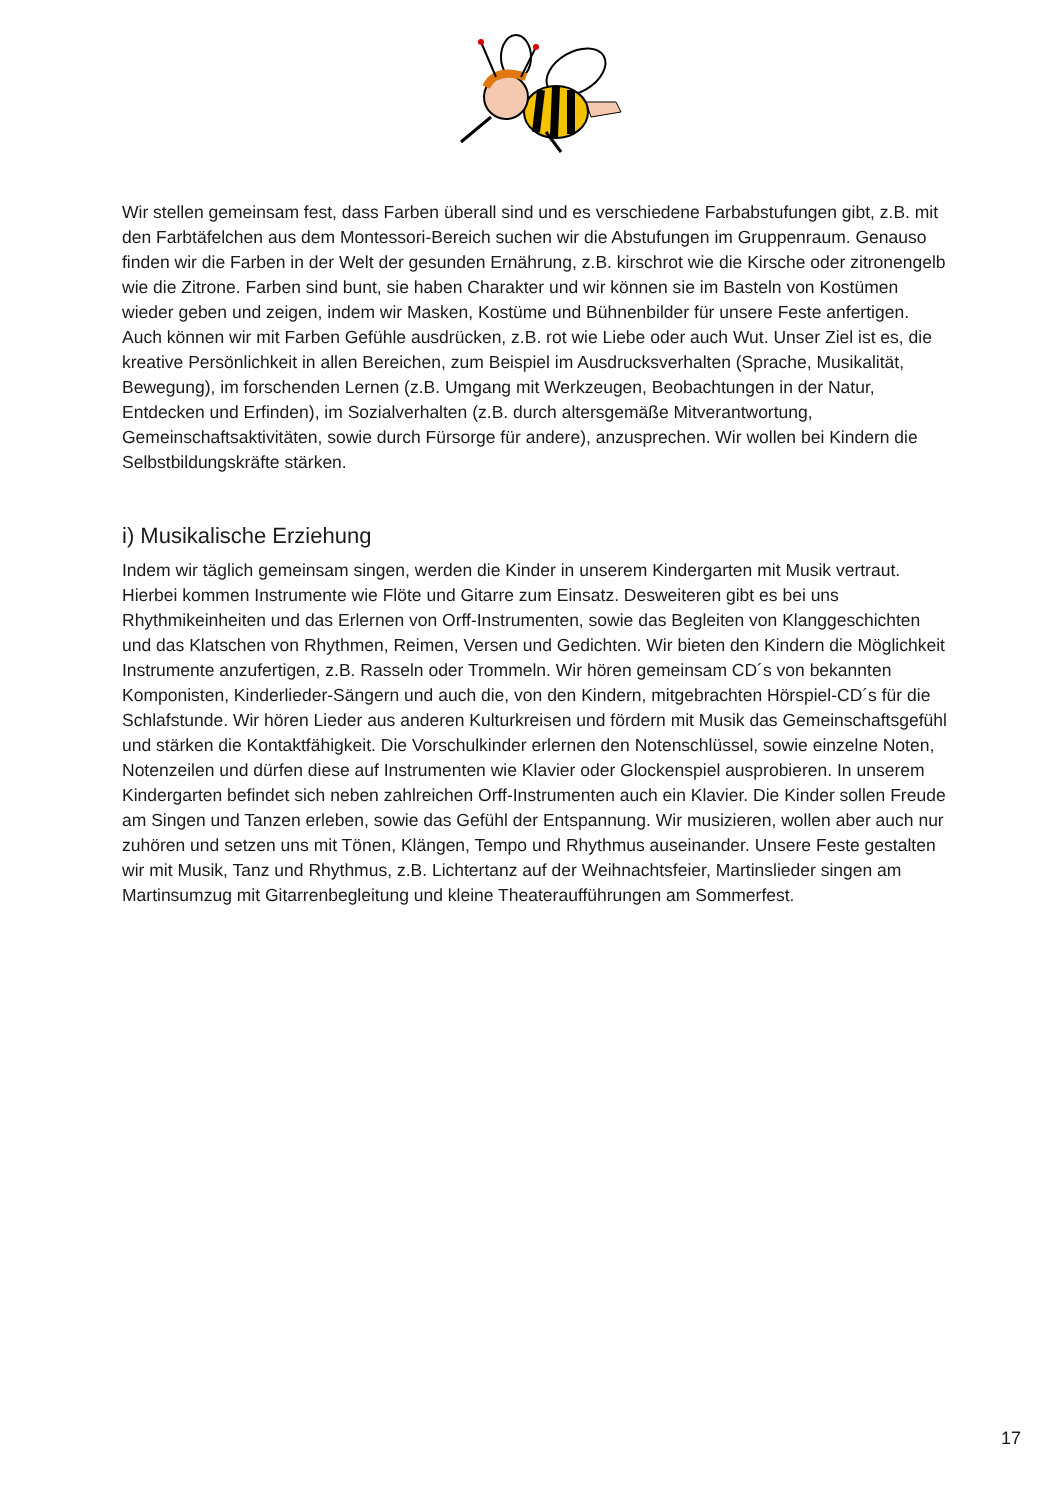Wir stellen gemeinsam fest, dass Farben überall sind und es verschiedene Farbabstufungen gibt, z.B. mit den Farbtäfelchen aus dem Montessori-Bereich suchen wir die Abstufungen im Gruppenraum. Genauso finden wir die Farben in der Welt der gesunden Ernährung, z.B. kirschrot wie die Kirsche oder zitronengelb wie die Zitrone. Farben sind bunt, sie haben Charakter und wir können sie im Basteln von Kostümen wieder geben und zeigen, indem wir Masken, Kostüme und Bühnenbilder für unsere Feste anfertigen. Auch können wir mit Farben Gefühle ausdrücken, z.B. rot wie Liebe oder auch Wut. Unser Ziel ist es, die kreative Persönlichkeit in allen Bereichen, zum Beispiel im Ausdrucksverhalten (Sprache, Musikalität, Bewegung), im forschenden Lernen (z.B. Umgang mit Werkzeugen, Beobachtungen in der Natur, Entdecken und Erfinden), im Sozialverhalten (z.B. durch altersgemäße Mitverantwortung, Gemeinschaftsaktivitäten, sowie durch Fürsorge für andere), anzusprechen. Wir wollen bei Kindern die Selbstbildungskräfte stärken.
i) Musikalische Erziehung
Indem wir täglich gemeinsam singen, werden die Kinder in unserem Kindergarten mit Musik vertraut. Hierbei kommen Instrumente wie Flöte und Gitarre zum Einsatz. Desweiteren gibt es bei uns Rhythmikeinheiten und das Erlernen von Orff-Instrumenten, sowie das Begleiten von Klanggeschichten und das Klatschen von Rhythmen, Reimen, Versen und Gedichten. Wir bieten den Kindern die Möglichkeit Instrumente anzufertigen, z.B. Rasseln oder Trommeln. Wir hören gemeinsam CD´s von bekannten Komponisten, Kinderlieder-Sängern und auch die, von den Kindern, mitgebrachten Hörspiel-CD´s für die Schlafstunde. Wir hören Lieder aus anderen Kulturkreisen und fördern mit Musik das Gemeinschaftsgefühl und stärken die Kontaktfähigkeit. Die Vorschulkinder erlernen den Notenschlüssel, sowie einzelne Noten, Notenzeilen und dürfen diese auf Instrumenten wie Klavier oder Glockenspiel ausprobieren. In unserem Kindergarten befindet sich neben zahlreichen Orff-Instrumenten auch ein Klavier. Die Kinder sollen Freude am Singen und Tanzen erleben, sowie das Gefühl der Entspannung. Wir musizieren, wollen aber auch nur zuhören und setzen uns mit Tönen, Klängen, Tempo und Rhythmus auseinander. Unsere Feste gestalten wir mit Musik, Tanz und Rhythmus, z.B. Lichtertanz auf der Weihnachtsfeier, Martinslieder singen am Martinsumzug mit Gitarrenbegleitung und kleine Theateraufführungen am Sommerfest.
17